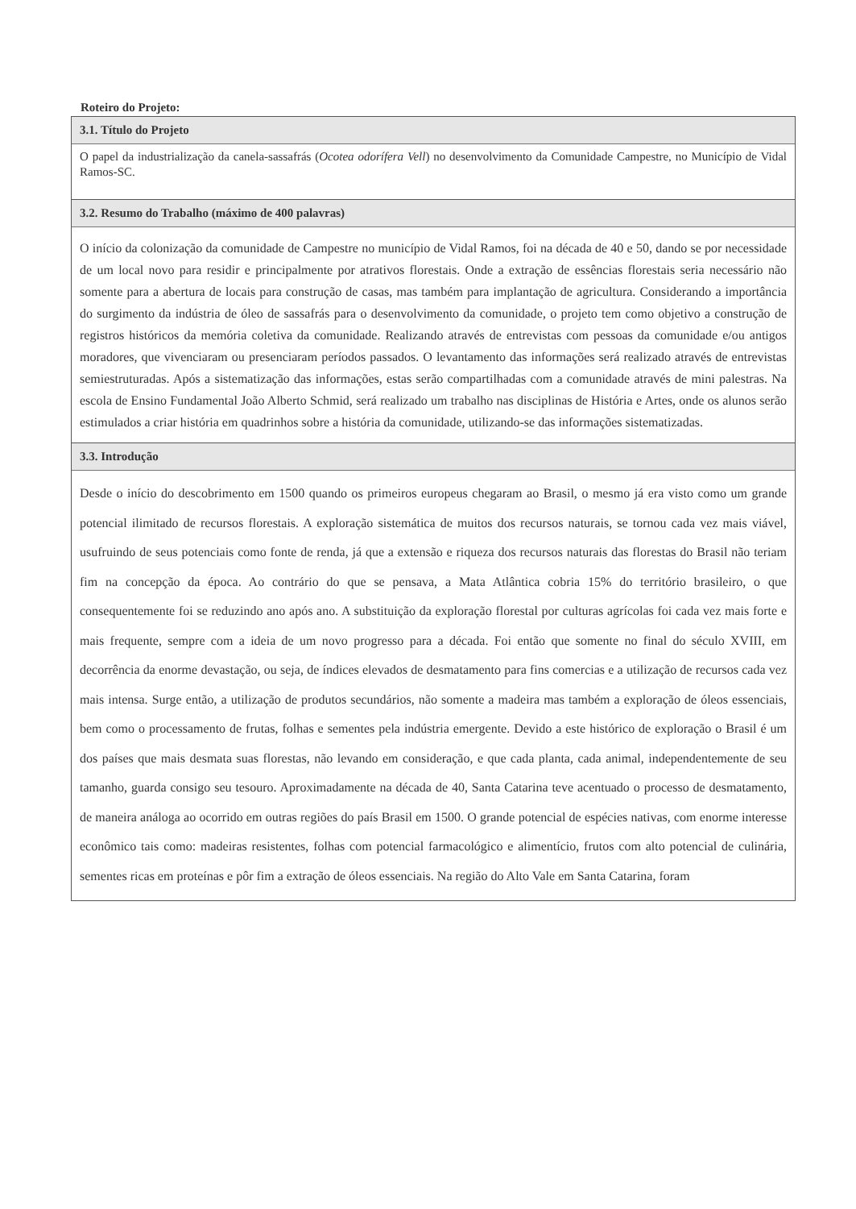Roteiro do Projeto:
3.1. Título do Projeto
O papel da industrialização da canela-sassafrás (Ocotea odorífera Vell) no desenvolvimento da Comunidade Campestre, no Município de Vidal Ramos-SC.
3.2. Resumo do Trabalho (máximo de 400 palavras)
O início da colonização da comunidade de Campestre no município de Vidal Ramos, foi na década de 40 e 50, dando se por necessidade de um local novo para residir e principalmente por atrativos florestais. Onde a extração de essências florestais seria necessário não somente para a abertura de locais para construção de casas, mas também para implantação de agricultura. Considerando a importância do surgimento da indústria de óleo de sassafrás para o desenvolvimento da comunidade, o projeto tem como objetivo a construção de registros históricos da memória coletiva da comunidade. Realizando através de entrevistas com pessoas da comunidade e/ou antigos moradores, que vivenciaram ou presenciaram períodos passados. O levantamento das informações será realizado através de entrevistas semiestruturadas. Após a sistematização das informações, estas serão compartilhadas com a comunidade através de mini palestras. Na escola de Ensino Fundamental João Alberto Schmid, será realizado um trabalho nas disciplinas de História e Artes, onde os alunos serão estimulados a criar história em quadrinhos sobre a história da comunidade, utilizando-se das informações sistematizadas.
3.3. Introdução
Desde o início do descobrimento em 1500 quando os primeiros europeus chegaram ao Brasil, o mesmo já era visto como um grande potencial ilimitado de recursos florestais. A exploração sistemática de muitos dos recursos naturais, se tornou cada vez mais viável, usufruindo de seus potenciais como fonte de renda, já que a extensão e riqueza dos recursos naturais das florestas do Brasil não teriam fim na concepção da época. Ao contrário do que se pensava, a Mata Atlântica cobria 15% do território brasileiro, o que consequentemente foi se reduzindo ano após ano. A substituição da exploração florestal por culturas agrícolas foi cada vez mais forte e mais frequente, sempre com a ideia de um novo progresso para a década. Foi então que somente no final do século XVIII, em decorrência da enorme devastação, ou seja, de índices elevados de desmatamento para fins comercias e a utilização de recursos cada vez mais intensa. Surge então, a utilização de produtos secundários, não somente a madeira mas também a exploração de óleos essenciais, bem como o processamento de frutas, folhas e sementes pela indústria emergente. Devido a este histórico de exploração o Brasil é um dos países que mais desmata suas florestas, não levando em consideração, e que cada planta, cada animal, independentemente de seu tamanho, guarda consigo seu tesouro. Aproximadamente na década de 40, Santa Catarina teve acentuado o processo de desmatamento, de maneira análoga ao ocorrido em outras regiões do país Brasil em 1500. O grande potencial de espécies nativas, com enorme interesse econômico tais como: madeiras resistentes, folhas com potencial farmacológico e alimentício, frutos com alto potencial de culinária, sementes ricas em proteínas e pôr fim a extração de óleos essenciais. Na região do Alto Vale em Santa Catarina, foram